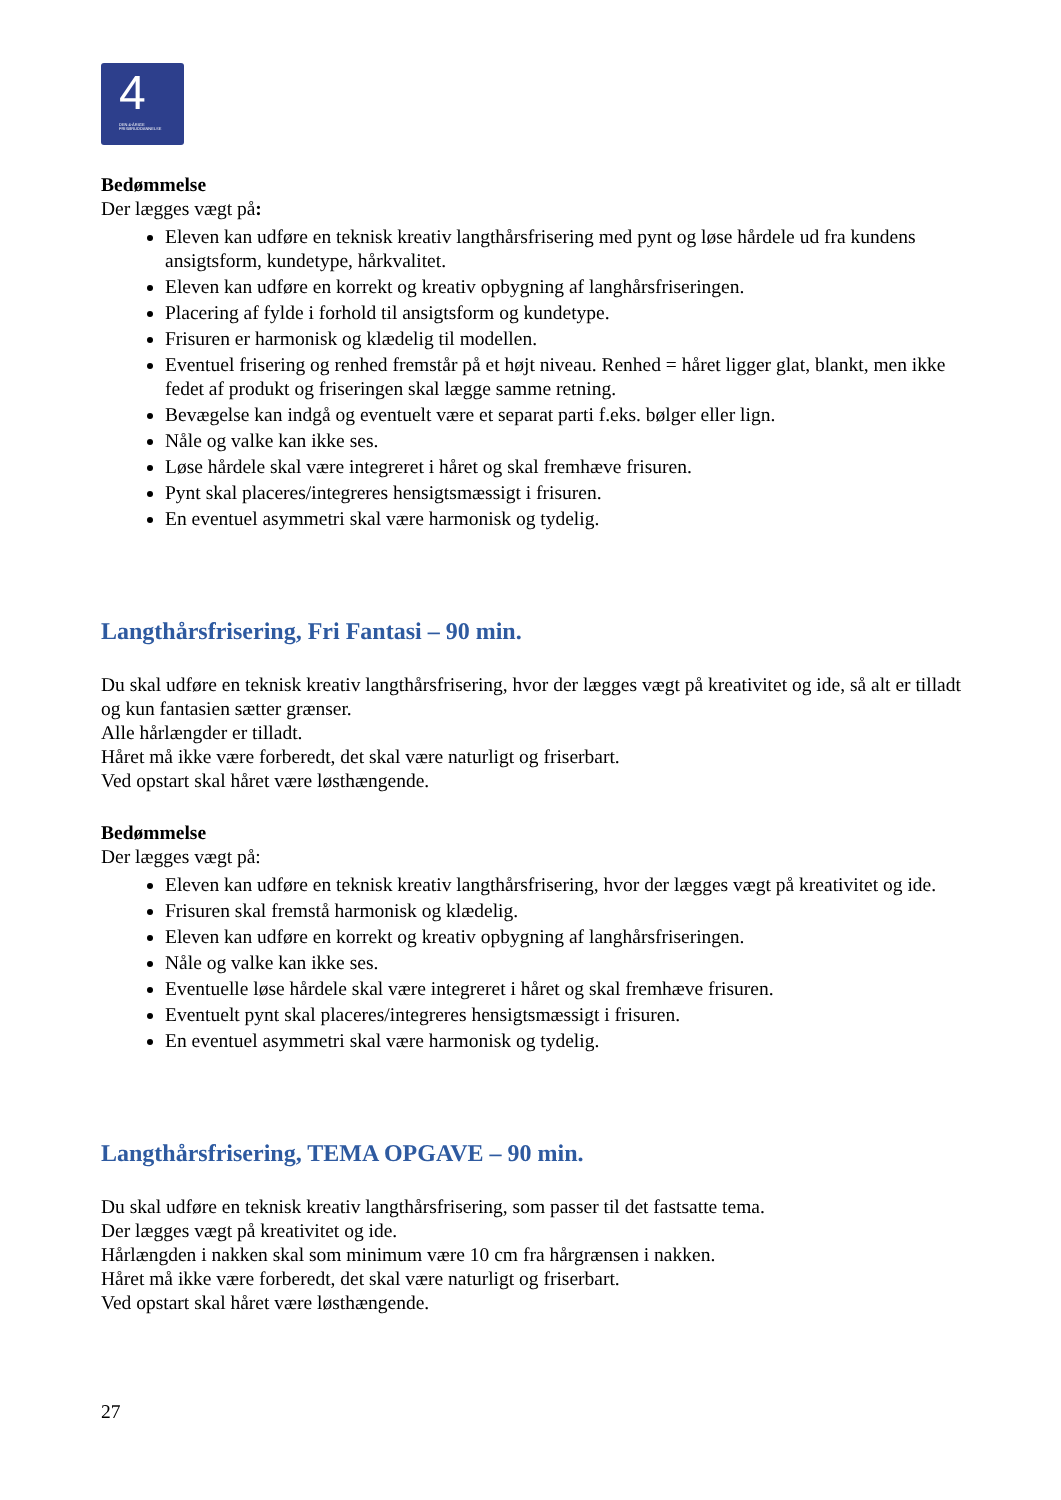4
DEN 4-ÅRIGE FRISØRUDDANNELSE
Bedømmelse
Der lægges vægt på:
Eleven kan udføre en teknisk kreativ langthårsfrisering med pynt og løse hårdele ud fra kundens ansigtsform, kundetype, hårkvalitet.
Eleven kan udføre en korrekt og kreativ opbygning af langhårsfriseringen.
Placering af fylde i forhold til ansigtsform og kundetype.
Frisuren er harmonisk og klædelig til modellen.
Eventuel frisering og renhed fremstår på et højt niveau. Renhed = håret ligger glat, blankt, men ikke fedet af produkt og friseringen skal lægge samme retning.
Bevægelse kan indgå og eventuelt være et separat parti f.eks. bølger eller lign.
Nåle og valke kan ikke ses.
Løse hårdele skal være integreret i håret og skal fremhæve frisuren.
Pynt skal placeres/integreres hensigtsmæssigt i frisuren.
En eventuel asymmetri skal være harmonisk og tydelig.
Langthårsfrisering, Fri Fantasi – 90 min.
Du skal udføre en teknisk kreativ langthårsfrisering, hvor der lægges vægt på kreativitet og ide, så alt er tilladt og kun fantasien sætter grænser.
Alle hårlængder er tilladt.
Håret må ikke være forberedt, det skal være naturligt og friserbart.
Ved opstart skal håret være løsthængende.
Bedømmelse
Der lægges vægt på:
Eleven kan udføre en teknisk kreativ langthårsfrisering, hvor der lægges vægt på kreativitet og ide.
Frisuren skal fremstå harmonisk og klædelig.
Eleven kan udføre en korrekt og kreativ opbygning af langhårsfriseringen.
Nåle og valke kan ikke ses.
Eventuelle løse hårdele skal være integreret i håret og skal fremhæve frisuren.
Eventuelt pynt skal placeres/integreres hensigtsmæssigt i frisuren.
En eventuel asymmetri skal være harmonisk og tydelig.
Langthårsfrisering, TEMA OPGAVE – 90 min.
Du skal udføre en teknisk kreativ langthårsfrisering, som passer til det fastsatte tema.
Der lægges vægt på kreativitet og ide.
Hårlængden i nakken skal som minimum være 10 cm fra hårgrænsen i nakken.
Håret må ikke være forberedt, det skal være naturligt og friserbart.
Ved opstart skal håret være løsthængende.
27